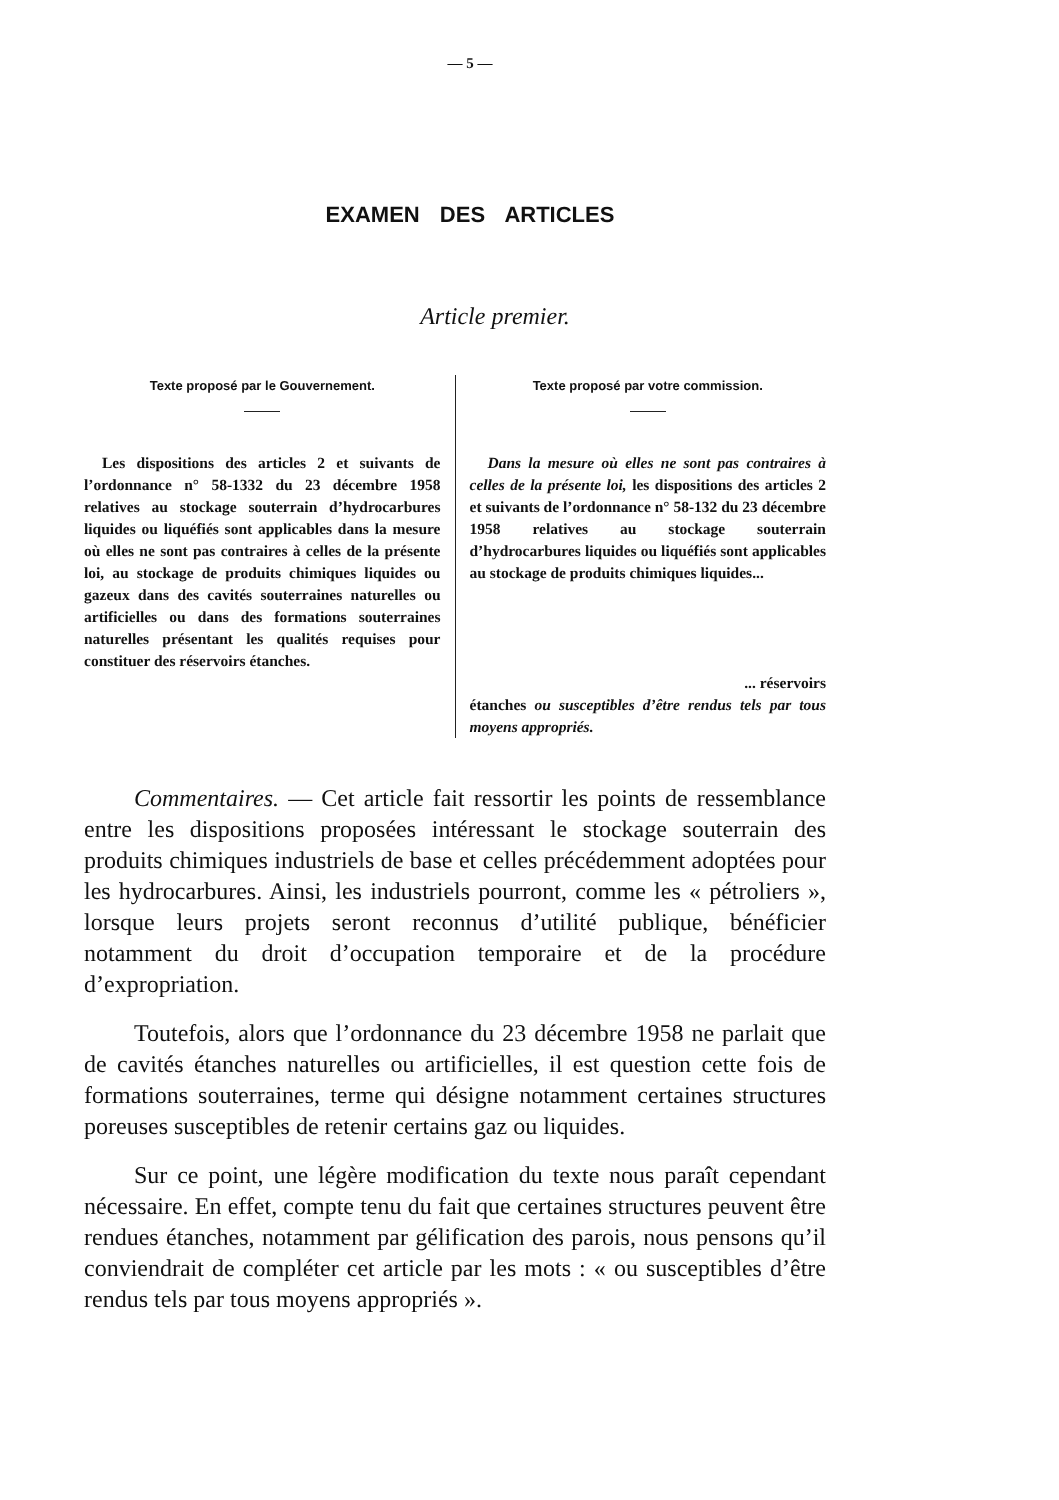— 5 —
EXAMEN DES ARTICLES
Article premier.
Texte proposé par le Gouvernement.
Les dispositions des articles 2 et suivants de l’ordonnance n° 58-1332 du 23 décembre 1958 relatives au stockage souterrain d’hydrocarbures liquides ou liquéfiés sont applicables dans la mesure où elles ne sont pas contraires à celles de la présente loi, au stockage de produits chimiques liquides ou gazeux dans des cavités souterraines naturelles ou artificielles ou dans des formations souterraines naturelles présentant les qualités requises pour constituer des réservoirs étanches.
Texte proposé par votre commission.
Dans la mesure où elles ne sont pas contraires à celles de la présente loi, les dispositions des articles 2 et suivants de l’ordonnance n° 58-132 du 23 décembre 1958 relatives au stockage souterrain d’hydrocarbures liquides ou liquéfiés sont applicables au stockage de produits chimiques liquides...
... réservoirs
étanches ou susceptibles d’être rendus tels par tous moyens appropriés.
Commentaires. — Cet article fait ressortir les points de ressemblance entre les dispositions proposées intéressant le stockage souterrain des produits chimiques industriels de base et celles précédemment adoptées pour les hydrocarbures. Ainsi, les industriels pourront, comme les « pétroliers », lorsque leurs projets seront reconnus d’utilité publique, bénéficier notamment du droit d’occupation temporaire et de la procédure d’expropriation.
Toutefois, alors que l’ordonnance du 23 décembre 1958 ne parlait que de cavités étanches naturelles ou artificielles, il est question cette fois de formations souterraines, terme qui désigne notamment certaines structures poreuses susceptibles de retenir certains gaz ou liquides.
Sur ce point, une légère modification du texte nous paraît cependant nécessaire. En effet, compte tenu du fait que certaines structures peuvent être rendues étanches, notamment par gélification des parois, nous pensons qu’il conviendrait de compléter cet article par les mots : « ou susceptibles d’être rendus tels par tous moyens appropriés ».